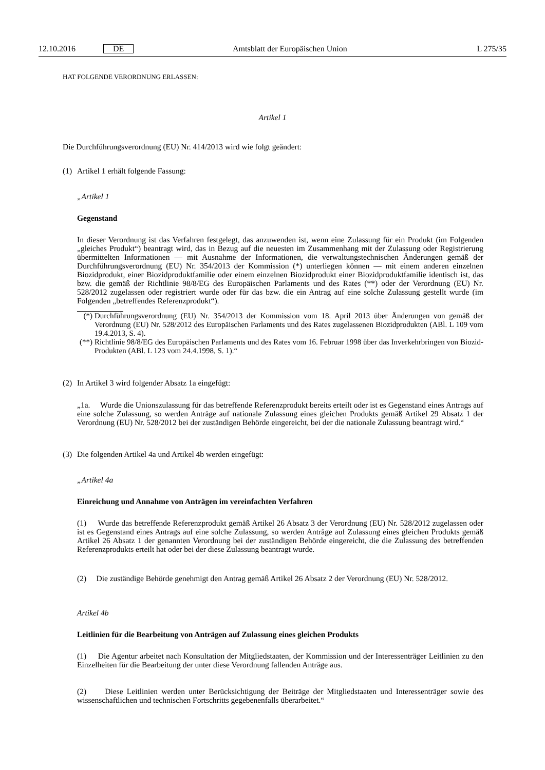12.10.2016 DE Amtsblatt der Europäischen Union L 275/35
HAT FOLGENDE VERORDNUNG ERLASSEN:
Artikel 1
Die Durchführungsverordnung (EU) Nr. 414/2013 wird wie folgt geändert:
(1) Artikel 1 erhält folgende Fassung:
„Artikel 1
Gegenstand
In dieser Verordnung ist das Verfahren festgelegt, das anzuwenden ist, wenn eine Zulassung für ein Produkt (im Folgenden „gleiches Produkt“) beantragt wird, das in Bezug auf die neuesten im Zusammenhang mit der Zulassung oder Registrierung übermittelten Informationen — mit Ausnahme der Informationen, die verwaltungstechnischen Änderungen gemäß der Durchführungsverordnung (EU) Nr. 354/2013 der Kommission (*) unterliegen können — mit einem anderen einzelnen Biozidprodukt, einer Biozidproduktfamilie oder einem einzelnen Biozidprodukt einer Biozidproduktfamilie identisch ist, das bzw. die gemäß der Richtlinie 98/8/EG des Europäischen Parlaments und des Rates (**) oder der Verordnung (EU) Nr. 528/2012 zugelassen oder registriert wurde oder für das bzw. die ein Antrag auf eine solche Zulassung gestellt wurde (im Folgenden „betreffendes Referenzprodukt“).
(*)
Durchführungsverordnung (EU) Nr. 354/2013 der Kommission vom 18. April 2013 über Änderungen von gemäß der Verordnung (EU) Nr. 528/2012 des Europäischen Parlaments und des Rates zugelassenen Biozidprodukten (ABl. L 109 vom 19.4.2013, S. 4).
(**)
Richtlinie 98/8/EG des Europäischen Parlaments und des Rates vom 16. Februar 1998 über das Inverkehrbringen von Biozid-Produkten (ABl. L 123 vom 24.4.1998, S. 1).“
(2) In Artikel 3 wird folgender Absatz 1a eingefügt:
„1a. Wurde die Unionszulassung für das betreffende Referenzprodukt bereits erteilt oder ist es Gegenstand eines Antrags auf eine solche Zulassung, so werden Anträge auf nationale Zulassung eines gleichen Produkts gemäß Artikel 29 Absatz 1 der Verordnung (EU) Nr. 528/2012 bei der zuständigen Behörde eingereicht, bei der die nationale Zulassung beantragt wird.“
(3) Die folgenden Artikel 4a und Artikel 4b werden eingefügt:
„Artikel 4a
Einreichung und Annahme von Anträgen im vereinfachten Verfahren
(1) Wurde das betreffende Referenzprodukt gemäß Artikel 26 Absatz 3 der Verordnung (EU) Nr. 528/2012 zugelassen oder ist es Gegenstand eines Antrags auf eine solche Zulassung, so werden Anträge auf Zulassung eines gleichen Produkts gemäß Artikel 26 Absatz 1 der genannten Verordnung bei der zuständigen Behörde eingereicht, die die Zulassung des betreffenden Referenzprodukts erteilt hat oder bei der diese Zulassung beantragt wurde.
(2) Die zuständige Behörde genehmigt den Antrag gemäß Artikel 26 Absatz 2 der Verordnung (EU) Nr. 528/2012.
Artikel 4b
Leitlinien für die Bearbeitung von Anträgen auf Zulassung eines gleichen Produkts
(1) Die Agentur arbeitet nach Konsultation der Mitgliedstaaten, der Kommission und der Interessenträger Leitlinien zu den Einzelheiten für die Bearbeitung der unter diese Verordnung fallenden Anträge aus.
(2) Diese Leitlinien werden unter Berücksichtigung der Beiträge der Mitgliedstaaten und Interessenträger sowie des wissenschaftlichen und technischen Fortschritts gegebenenfalls überarbeitet.“